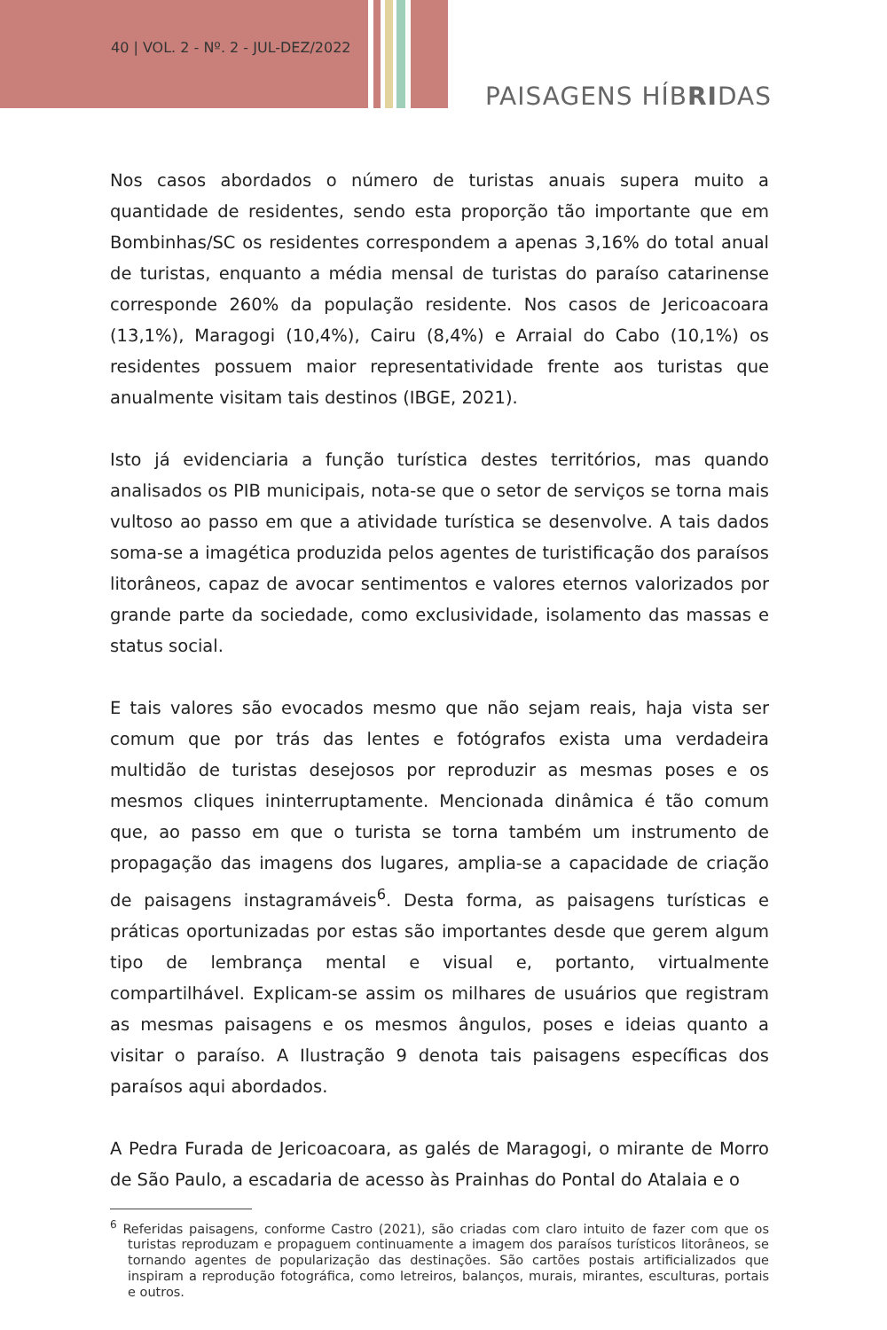40 | VOL. 2 - Nº. 2 - JUL-DEZ/2022
PAISAGENS HÍBRIDAS
Nos casos abordados o número de turistas anuais supera muito a quantidade de residentes, sendo esta proporção tão importante que em Bombinhas/SC os residentes correspondem a apenas 3,16% do total anual de turistas, enquanto a média mensal de turistas do paraíso catarinense corresponde 260% da população residente. Nos casos de Jericoacoara (13,1%), Maragogi (10,4%), Cairu (8,4%) e Arraial do Cabo (10,1%) os residentes possuem maior representatividade frente aos turistas que anualmente visitam tais destinos (IBGE, 2021).
Isto já evidenciaria a função turística destes territórios, mas quando analisados os PIB municipais, nota-se que o setor de serviços se torna mais vultoso ao passo em que a atividade turística se desenvolve. A tais dados soma-se a imagética produzida pelos agentes de turistificação dos paraísos litorâneos, capaz de avocar sentimentos e valores eternos valorizados por grande parte da sociedade, como exclusividade, isolamento das massas e status social.
E tais valores são evocados mesmo que não sejam reais, haja vista ser comum que por trás das lentes e fotógrafos exista uma verdadeira multidão de turistas desejosos por reproduzir as mesmas poses e os mesmos cliques ininterruptamente. Mencionada dinâmica é tão comum que, ao passo em que o turista se torna também um instrumento de propagação das imagens dos lugares, amplia-se a capacidade de criação de paisagens instagramáveis<sup>6</sup>. Desta forma, as paisagens turísticas e práticas oportunizadas por estas são importantes desde que gerem algum tipo de lembrança mental e visual e, portanto, virtualmente compartilhável. Explicam-se assim os milhares de usuários que registram as mesmas paisagens e os mesmos ângulos, poses e ideias quanto a visitar o paraíso. A Ilustração 9 denota tais paisagens específicas dos paraísos aqui abordados.
A Pedra Furada de Jericoacoara, as galés de Maragogi, o mirante de Morro de São Paulo, a escadaria de acesso às Prainhas do Pontal do Atalaia e o
<sup>6</sup> Referidas paisagens, conforme Castro (2021), são criadas com claro intuito de fazer com que os turistas reproduzam e propaguem continuamente a imagem dos paraísos turísticos litorâneos, se tornando agentes de popularização das destinações. São cartões postais artificializados que inspiram a reprodução fotográfica, como letreiros, balanços, murais, mirantes, esculturas, portais e outros.